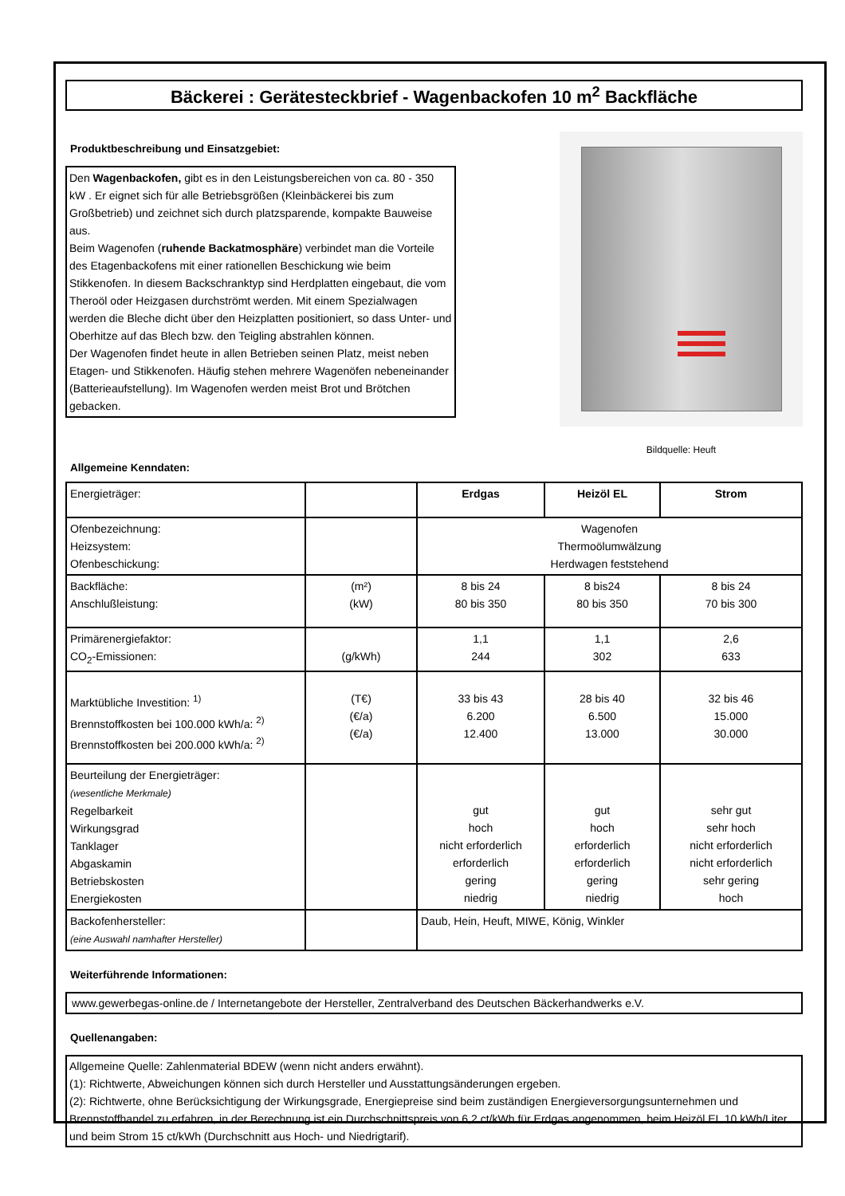Bäckerei : Gerätesteckbrief - Wagenbackofen 10 m<sup>2</sup> Backfläche
Produktbeschreibung und Einsatzgebiet:
Den Wagenbackofen, gibt es in den Leistungsbereichen von ca. 80 - 350 kW . Er eignet sich für alle Betriebsgrößen (Kleinbäckerei bis zum Großbetrieb) und zeichnet sich durch platzsparende, kompakte Bauweise aus.
Beim Wagenofen (ruhende Backatmosphäre) verbindet man die Vorteile des Etagenbackofens mit einer rationellen Beschickung wie beim Stikkenofen. In diesem Backschranktyp sind Herdplatten eingebaut, die vom Theroöl oder Heizgasen durchströmt werden. Mit einem Spezialwagen werden die Bleche dicht über den Heizplatten positioniert, so dass Unter- und Oberhitze auf das Blech bzw. den Teigling abstrahlen können.
Der Wagenofen findet heute in allen Betrieben seinen Platz, meist neben Etagen- und Stikkenofen. Häufig stehen mehrere Wagenöfen nebeneinander (Batterieaufstellung). Im Wagenofen werden meist Brot und Brötchen gebacken.
Bildquelle: Heuft
Allgemeine Kenndaten:
| Energieträger: | | Erdgas | Heizöl EL | Strom |
| Ofenbezeichnung: Heizsystem: Ofenbeschickung: | | Wagenofen Thermoölumwälzung Herdwagen feststehend | | |
| Backfläche: Anschlußleistung: | (m²) (kW) | 8 bis 24 80 bis 350 | 8 bis24 80 bis 350 | 8 bis 24 70 bis 300 |
| Primärenergiefaktor: CO<sub>2</sub>-Emissionen: | (g/kWh) | 1,1 244 | 1,1 302 | 2,6 633 |
| Marktübliche Investition: <sup>1)</sup> Brennstoffkosten bei 100.000 kWh/a: <sup>2)</sup> Brennstoffkosten bei 200.000 kWh/a: <sup>2)</sup> | (T€) (€/a) (€/a) | 33 bis 43 6.200 12.400 | 28 bis 40 6.500 13.000 | 32 bis 46 15.000 30.000 |
| Beurteilung der Energieträger: (wesentliche Merkmale) Regelbarkeit Wirkungsgrad Tanklager Abgaskamin Betriebskosten Energiekosten | | gut hoch nicht erforderlich erforderlich gering niedrig | gut hoch erforderlich erforderlich gering niedrig | sehr gut sehr hoch nicht erforderlich nicht erforderlich sehr gering hoch |
| Backofenhersteller: (eine Auswahl namhafter Hersteller) | | Daub, Hein, Heuft, MIWE, König, Winkler | | |
Weiterführende Informationen:
www.gewerbegas-online.de / Internetangebote der Hersteller, Zentralverband des Deutschen Bäckerhandwerks e.V.
Quellenangaben:
Allgemeine Quelle: Zahlenmaterial BDEW (wenn nicht anders erwähnt).
(1): Richtwerte, Abweichungen können sich durch Hersteller und Ausstattungsänderungen ergeben.
(2): Richtwerte, ohne Berücksichtigung der Wirkungsgrade, Energiepreise sind beim zuständigen Energieversorgungsunternehmen und Brennstoffhandel zu erfahren, in der Berechnung ist ein Durchschnittspreis von 6,2 ct/kWh für Erdgas angenommen, beim Heizöl EL 10 kWh/Liter und beim Strom 15 ct/kWh (Durchschnitt aus Hoch- und Niedrigtarif).